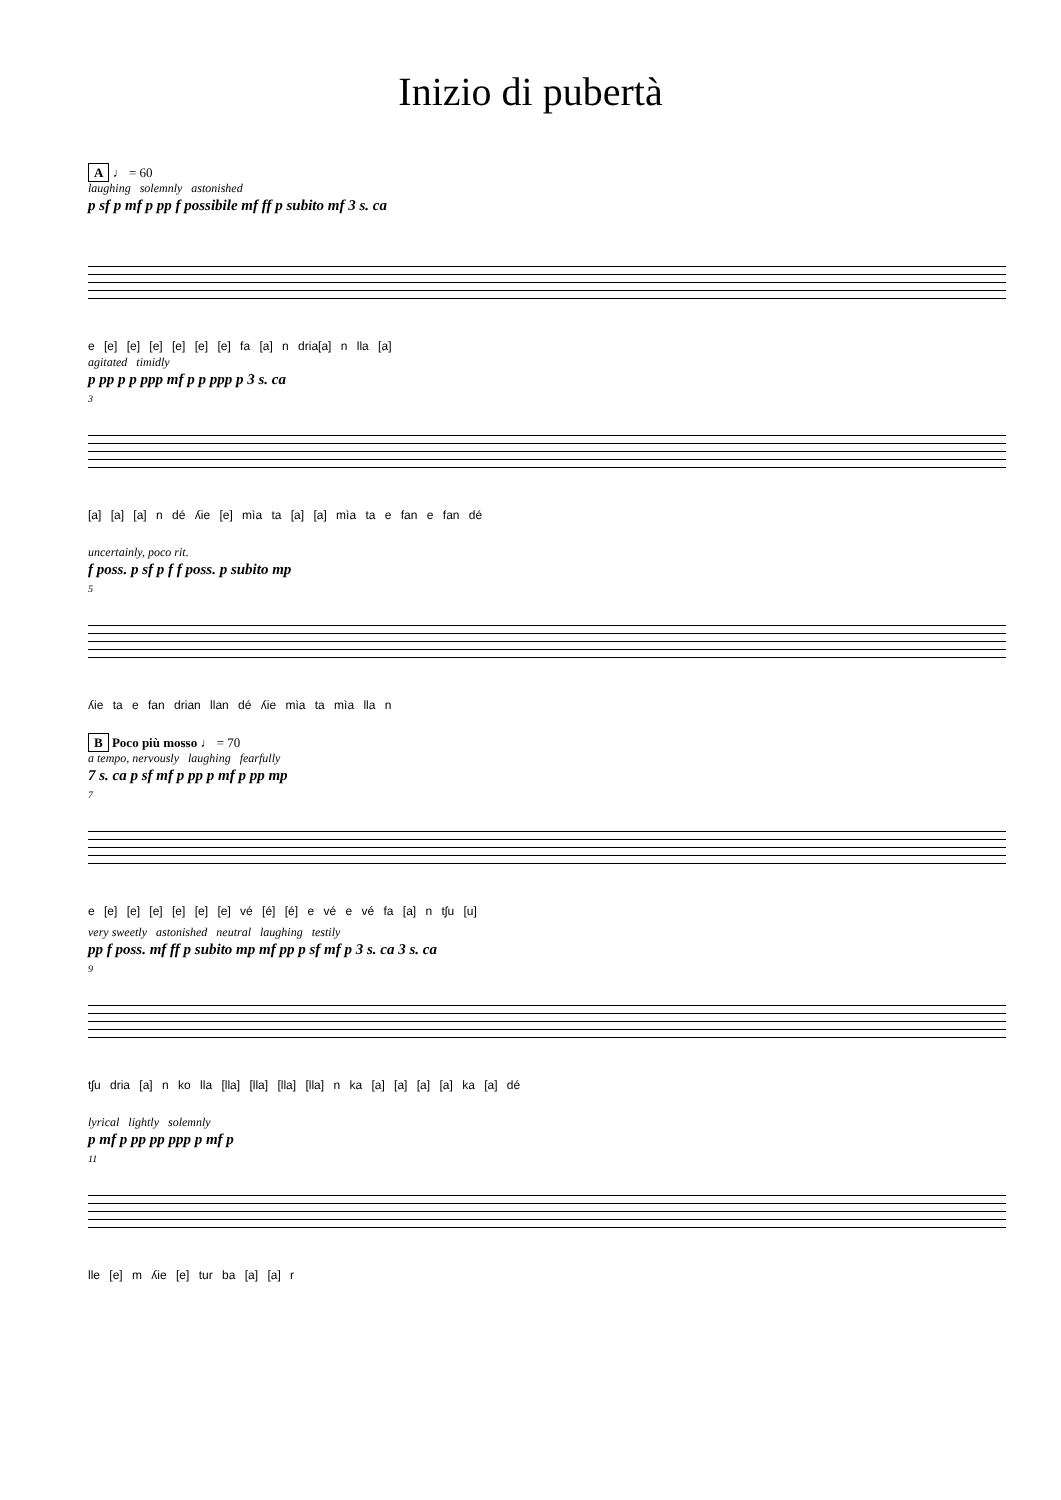Inizio di pubertà
A ♩ = 60
laughing solemnly astonished
p sf p mf p pp f possibile mf ff p subito mf 3 s. ca
e [e] [e] [e] [e] [e] [e] fa [a] n dria[a] n lla [a]
agitated timidly
p pp p p ppp mf p p ppp p 3 s. ca
3
[a] [a] [a] n dé ʎie [e] mìa ta [a] [a] mìa ta e fan e fan dé
uncertainly, poco rit.
f poss. p sf p f f poss. p subito mp
5
ʎie ta e fan drian llan dé ʎie mìa ta mìa lla n
B Poco più mosso ♩ = 70
a tempo, nervously laughing fearfully
7 s. ca p sf mf p pp p mf p pp mp
7
e [e] [e] [e] [e] [e] [e] vé [é] [é] e vé e vé fa [a] n tʃu [u]
very sweetly astonished neutral laughing testily
pp f poss. mf ff p subito mp mf pp p sf mf p 3 s. ca 3 s. ca
9
tʃu dria [a] n ko lla [lla] [lla] [lla] [lla] n ka [a] [a] [a] [a] ka [a] dé
lyrical lightly solemnly
p mf p pp pp ppp p mf p
11
lle [e] m ʎie [e] tur ba [a] [a] r